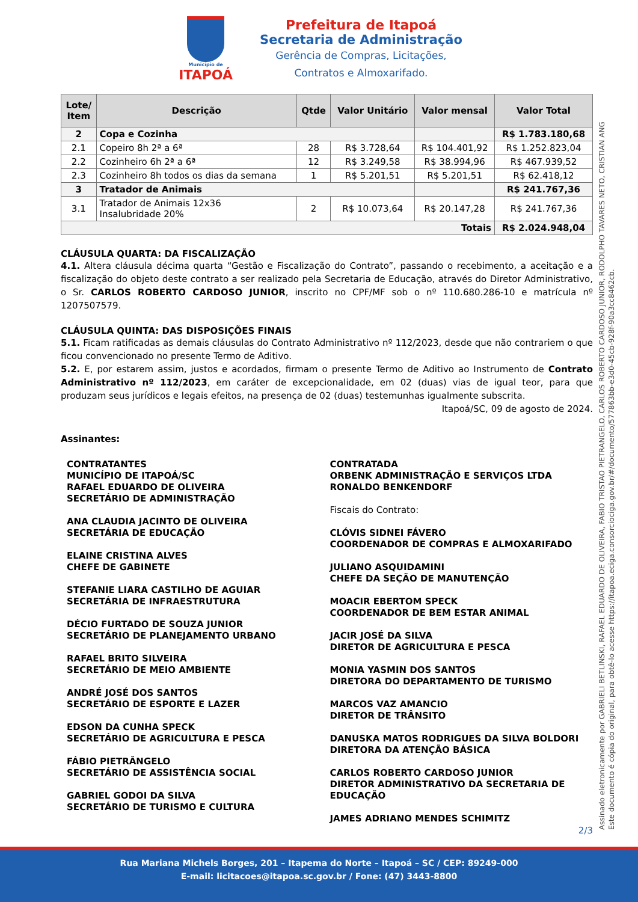Município de
ITAPOÁ
Prefeitura de Itapoá
Secretaria de Administração
Gerência de Compras, Licitações,
Contratos e Almoxarifado.
| Lote/ Item | Descrição | Qtde | Valor Unitário | Valor mensal | Valor Total |
| --- | --- | --- | --- | --- | --- |
| 2 | Copa e Cozinha | | | | R$ 1.783.180,68 |
| 2.1 | Copeiro 8h 2ª a 6ª | 28 | R$ 3.728,64 | R$ 104.401,92 | R$ 1.252.823,04 |
| 2.2 | Cozinheiro 6h 2ª a 6ª | 12 | R$ 3.249,58 | R$ 38.994,96 | R$ 467.939,52 |
| 2.3 | Cozinheiro 8h todos os dias da semana | 1 | R$ 5.201,51 | R$ 5.201,51 | R$ 62.418,12 |
| 3 | Tratador de Animais | | | | R$ 241.767,36 |
| 3.1 | Tratador de Animais 12x36 Insalubridade 20% | 2 | R$ 10.073,64 | R$ 20.147,28 | R$ 241.767,36 |
| Totais | | | | | R$ 2.024.948,04 |
CLÁUSULA QUARTA: DA FISCALIZAÇÃO
4.1. Altera cláusula décima quarta “Gestão e Fiscalização do Contrato”, passando o recebimento, a aceitação e a fiscalização do objeto deste contrato a ser realizado pela Secretaria de Educação, através do Diretor Administrativo, o Sr. CARLOS ROBERTO CARDOSO JUNIOR, inscrito no CPF/MF sob o nº 110.680.286-10 e matrícula nº 1207507579.
CLÁUSULA QUINTA: DAS DISPOSIÇÕES FINAIS
5.1. Ficam ratificadas as demais cláusulas do Contrato Administrativo nº 112/2023, desde que não contrariem o que ficou convencionado no presente Termo de Aditivo.
5.2. E, por estarem assim, justos e acordados, firmam o presente Termo de Aditivo ao Instrumento de Contrato Administrativo nº 112/2023, em caráter de excepcionalidade, em 02 (duas) vias de igual teor, para que produzam seus jurídicos e legais efeitos, na presença de 02 (duas) testemunhas igualmente subscrita.
Itapoá/SC, 09 de agosto de 2024.
Assinantes:
CONTRATANTES
MUNICÍPIO DE ITAPOÁ/SC
RAFAEL EDUARDO DE OLIVEIRA
SECRETÁRIO DE ADMINISTRAÇÃO
ANA CLAUDIA JACINTO DE OLIVEIRA
SECRETÁRIA DE EDUCAÇÃO
ELAINE CRISTINA ALVES
CHEFE DE GABINETE
STEFANIE LIARA CASTILHO DE AGUIAR
SECRETÁRIA DE INFRAESTRUTURA
DÉCIO FURTADO DE SOUZA JUNIOR
SECRETÁRIO DE PLANEJAMENTO URBANO
RAFAEL BRITO SILVEIRA
SECRETÁRIO DE MEIO AMBIENTE
ANDRÉ JOSÉ DOS SANTOS
SECRETÁRIO DE ESPORTE E LAZER
EDSON DA CUNHA SPECK
SECRETÁRIO DE AGRICULTURA E PESCA
FÁBIO PIETRÂNGELO
SECRETÁRIO DE ASSISTÊNCIA SOCIAL
GABRIEL GODOI DA SILVA
SECRETÁRIO DE TURISMO E CULTURA
CONTRATADA
ORBENK ADMINISTRAÇÃO E SERVIÇOS LTDA
RONALDO BENKENDORF
Fiscais do Contrato:
CLÓVIS SIDNEI FÁVERO
COORDENADOR DE COMPRAS E ALMOXARIFADO
JULIANO ASQUIDAMINI
CHEFE DA SEÇÃO DE MANUTENÇÃO
MOACIR EBERTOM SPECK
COORDENADOR DE BEM ESTAR ANIMAL
JACIR JOSÉ DA SILVA
DIRETOR DE AGRICULTURA E PESCA
MONIA YASMIN DOS SANTOS
DIRETORA DO DEPARTAMENTO DE TURISMO
MARCOS VAZ AMANCIO
DIRETOR DE TRÂNSITO
DANUSKA MATOS RODRIGUES DA SILVA BOLDORI
DIRETORA DA ATENÇÃO BÁSICA
CARLOS ROBERTO CARDOSO JUNIOR
DIRETOR ADMINISTRATIVO DA SECRETARIA DE EDUCAÇÃO
JAMES ADRIANO MENDES SCHIMITZ
2/3
Assinado eletronicamente por GABRIELI BETLINSKI, RAFAEL EDUARDO DE OLIVEIRA, FABIO TRISTAO PIETRANGELO, CARLOS ROBERTO CARDOSO JUNIOR, RODOLPHO TAVARES NETO, CRISTIAN ANG
Este documento é cópia do original, para obtê-lo acesse https://itapoa.eciga.consorciociga.gov.br/#/documento/577863bb-e3d0-45cb-928f-90a3cc8462cb.
Rua Mariana Michels Borges, 201 – Itapema do Norte – Itapoá – SC / CEP: 89249-000
E-mail: licitacoes@itapoa.sc.gov.br / Fone: (47) 3443-8800